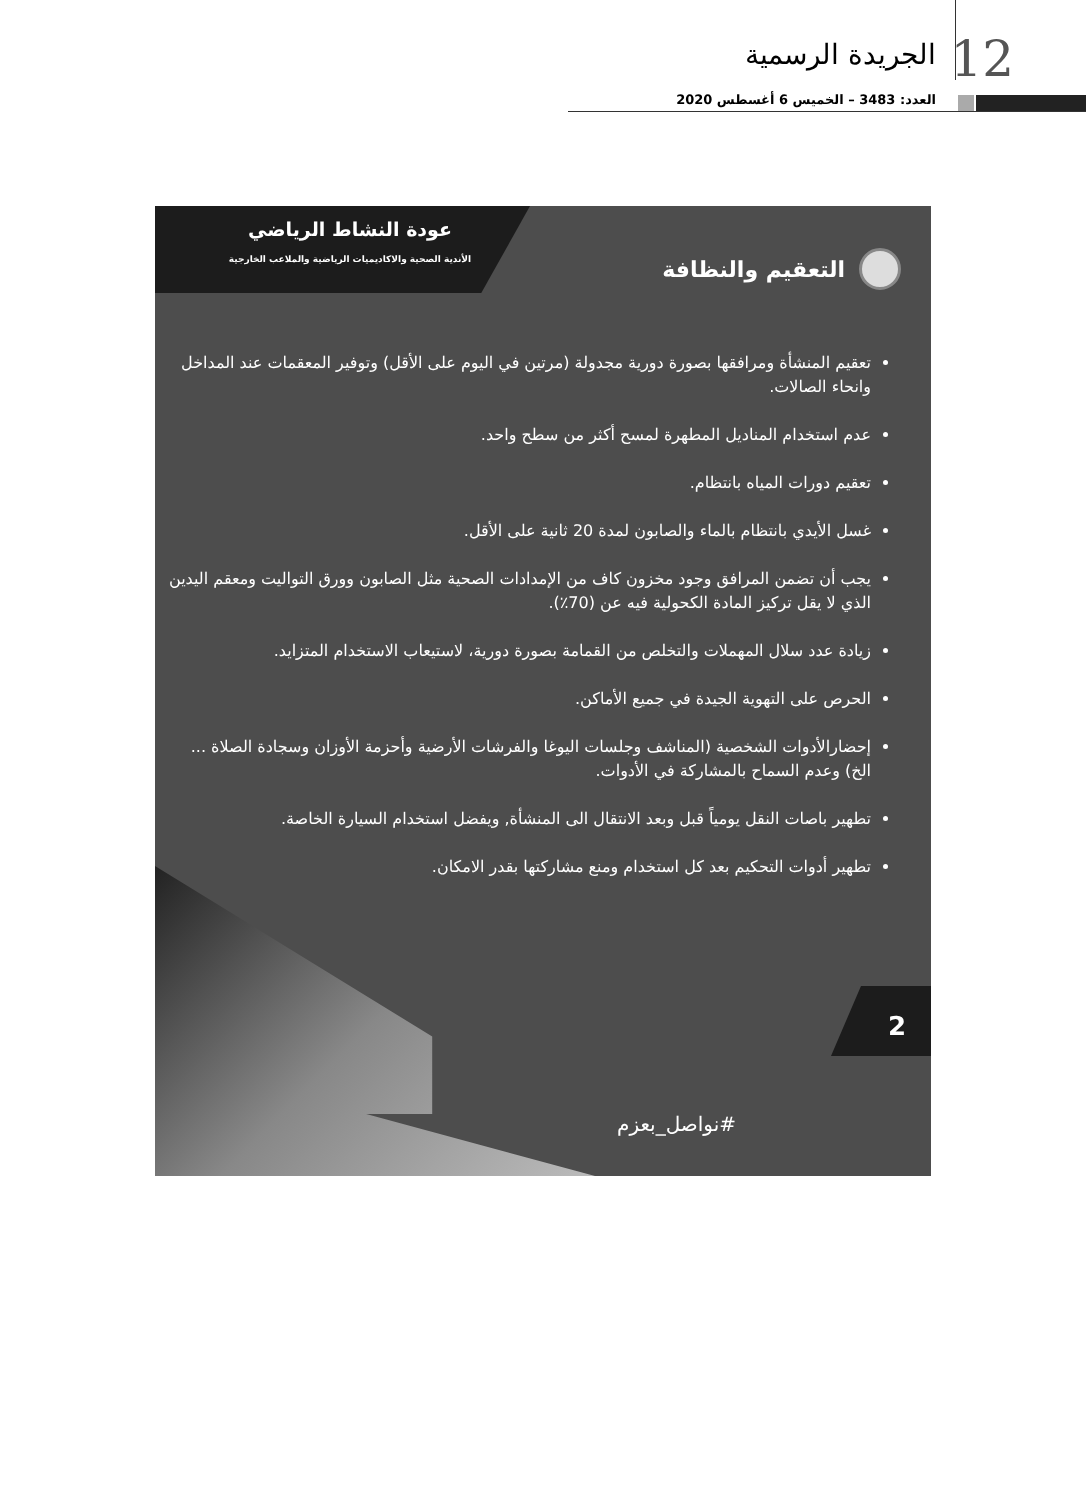12 الجريدة الرسمية
العدد: 3483 – الخميس 6 أغسطس 2020
عودة النشاط الرياضي
الأندية الصحية والاكاديميات الرياضية والملاعب الخارجية
التعقيم والنظافة
تعقيم المنشأة ومرافقها بصورة دورية مجدولة (مرتين في اليوم على الأقل) وتوفير المعقمات عند المداخل وانحاء الصالات.
عدم استخدام المناديل المطهرة لمسح أكثر من سطح واحد.
تعقيم دورات المياه بانتظام.
غسل الأيدي بانتظام بالماء والصابون لمدة 20 ثانية على الأقل.
يجب أن تضمن المرافق وجود مخزون كاف من الإمدادات الصحية مثل الصابون وورق التواليت ومعقم اليدين الذي لا يقل تركيز المادة الكحولية فيه عن (70٪).
زيادة عدد سلال المهملات والتخلص من القمامة بصورة دورية، لاستيعاب الاستخدام المتزايد.
الحرص على التهوية الجيدة في جميع الأماكن.
إحضارالأدوات الشخصية (المناشف وجلسات اليوغا والفرشات الأرضية وأحزمة الأوزان وسجادة الصلاة ... الخ) وعدم السماح بالمشاركة في الأدوات.
تطهير باصات النقل يومياً قبل وبعد الانتقال الى المنشأة, ويفضل استخدام السيارة الخاصة.
تطهير أدوات التحكيم بعد كل استخدام ومنع مشاركتها بقدر الامكان.
2
#نواصل_بعزم